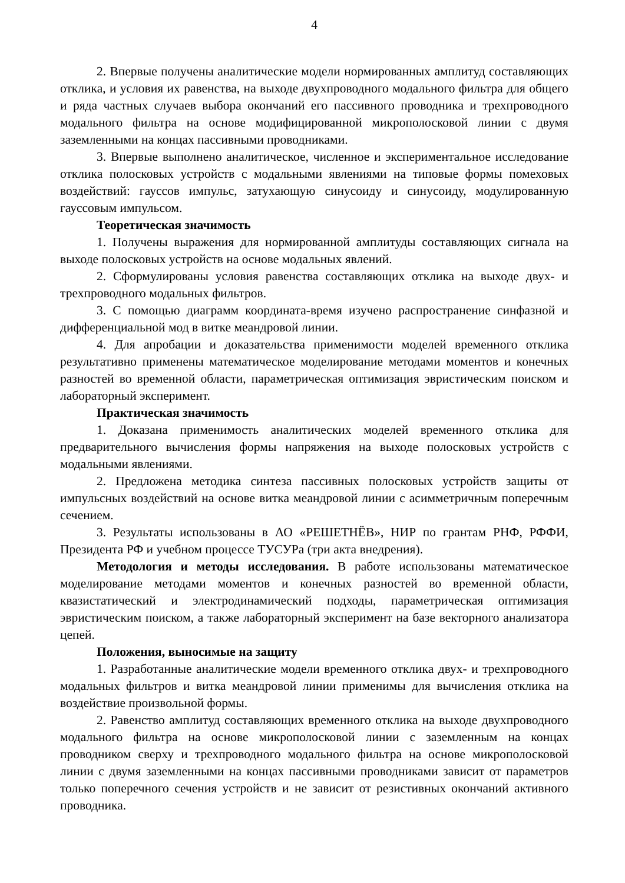4
2. Впервые получены аналитические модели нормированных амплитуд составляющих отклика, и условия их равенства, на выходе двухпроводного модального фильтра для общего и ряда частных случаев выбора окончаний его пассивного проводника и трехпроводного модального фильтра на основе модифицированной микрополосковой линии с двумя заземленными на концах пассивными проводниками.
3. Впервые выполнено аналитическое, численное и экспериментальное исследование отклика полосковых устройств с модальными явлениями на типовые формы помеховых воздействий: гауссов импульс, затухающую синусоиду и синусоиду, модулированную гауссовым импульсом.
Теоретическая значимость
1. Получены выражения для нормированной амплитуды составляющих сигнала на выходе полосковых устройств на основе модальных явлений.
2. Сформулированы условия равенства составляющих отклика на выходе двух- и трехпроводного модальных фильтров.
3. С помощью диаграмм координата-время изучено распространение синфазной и дифференциальной мод в витке меандровой линии.
4. Для апробации и доказательства применимости моделей временного отклика результативно применены математическое моделирование методами моментов и конечных разностей во временной области, параметрическая оптимизация эвристическим поиском и лабораторный эксперимент.
Практическая значимость
1. Доказана применимость аналитических моделей временного отклика для предварительного вычисления формы напряжения на выходе полосковых устройств с модальными явлениями.
2. Предложена методика синтеза пассивных полосковых устройств защиты от импульсных воздействий на основе витка меандровой линии с асимметричным поперечным сечением.
3. Результаты использованы в АО «РЕШЕТНЁВ», НИР по грантам РНФ, РФФИ, Президента РФ и учебном процессе ТУСУРа (три акта внедрения).
Методология и методы исследования. В работе использованы математическое моделирование методами моментов и конечных разностей во временной области, квазистатический и электродинамический подходы, параметрическая оптимизация эвристическим поиском, а также лабораторный эксперимент на базе векторного анализатора цепей.
Положения, выносимые на защиту
1. Разработанные аналитические модели временного отклика двух- и трехпроводного модальных фильтров и витка меандровой линии применимы для вычисления отклика на воздействие произвольной формы.
2. Равенство амплитуд составляющих временного отклика на выходе двухпроводного модального фильтра на основе микрополосковой линии с заземленным на концах проводником сверху и трехпроводного модального фильтра на основе микрополосковой линии с двумя заземленными на концах пассивными проводниками зависит от параметров только поперечного сечения устройств и не зависит от резистивных окончаний активного проводника.